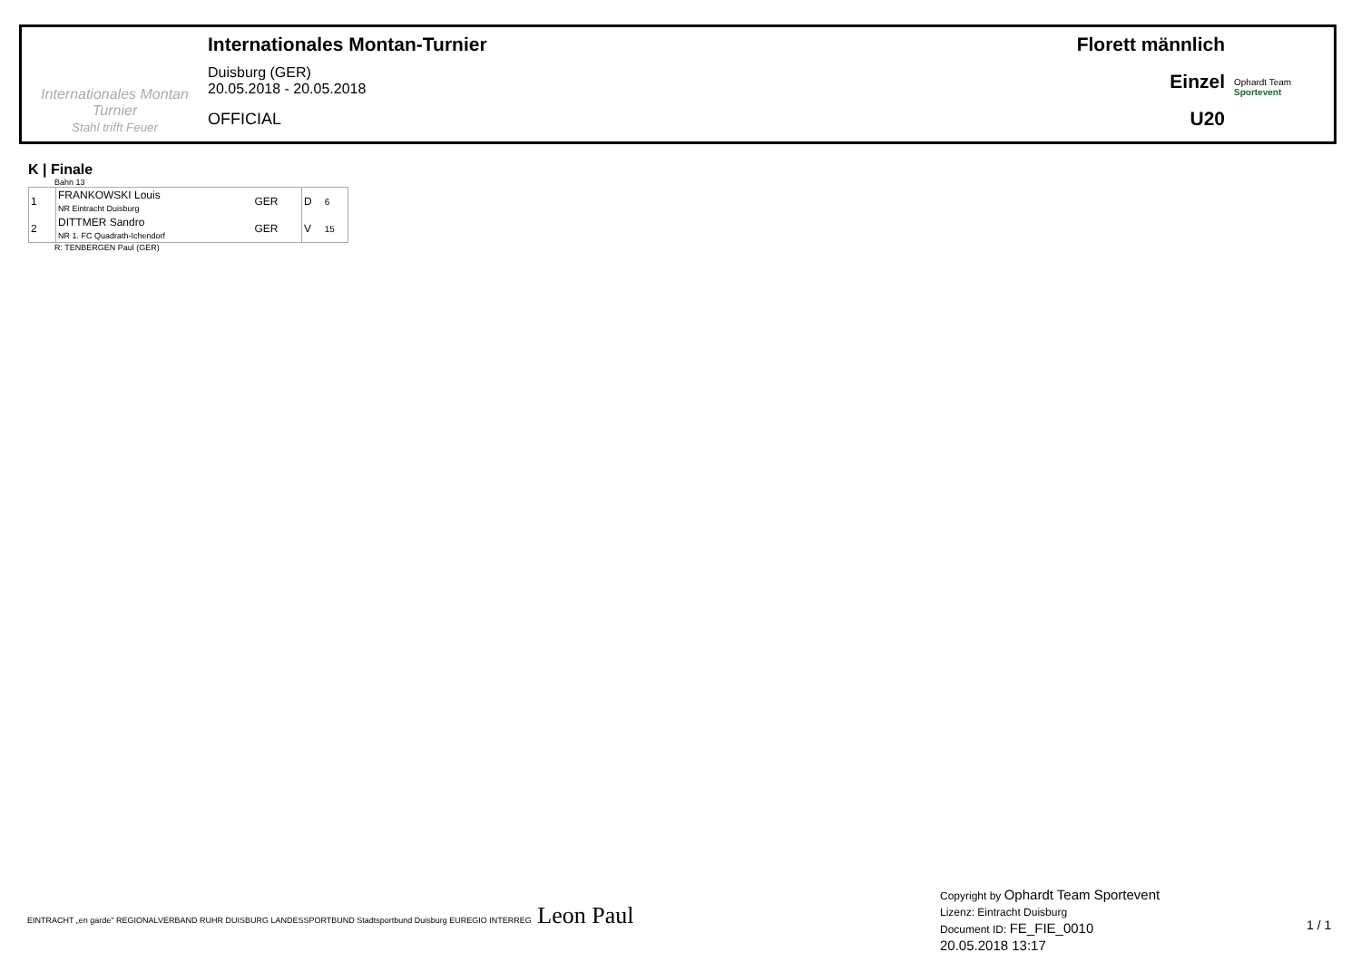Internationales Montan Turnier
Stahl trifft Feuer
Internationales Montan-Turnier
Duisburg (GER)
20.05.2018 - 20.05.2018
OFFICIAL
Florett männlich
Einzel
U20
Ophardt Team
Sportevent
K | Finale
Bahn 13
| 1 | FRANKOWSKI Louis NR Eintracht Duisburg | GER | D | 6 |
| 2 | DITTMER Sandro NR 1. FC Quadrath-Ichendorf | GER | V | 15 |
R: TENBERGEN Paul (GER)
EINTRACHT „en garde" REGIONALVERBAND RUHR DUISBURG LANDESSPORTBUND Stadtsportbund Duisburg EUREGIO INTERREG Leon Paul
Copyright by Ophardt Team Sportevent
Lizenz: Eintracht Duisburg
Document ID: FE_FIE_0010
20.05.2018 13:17
1 / 1